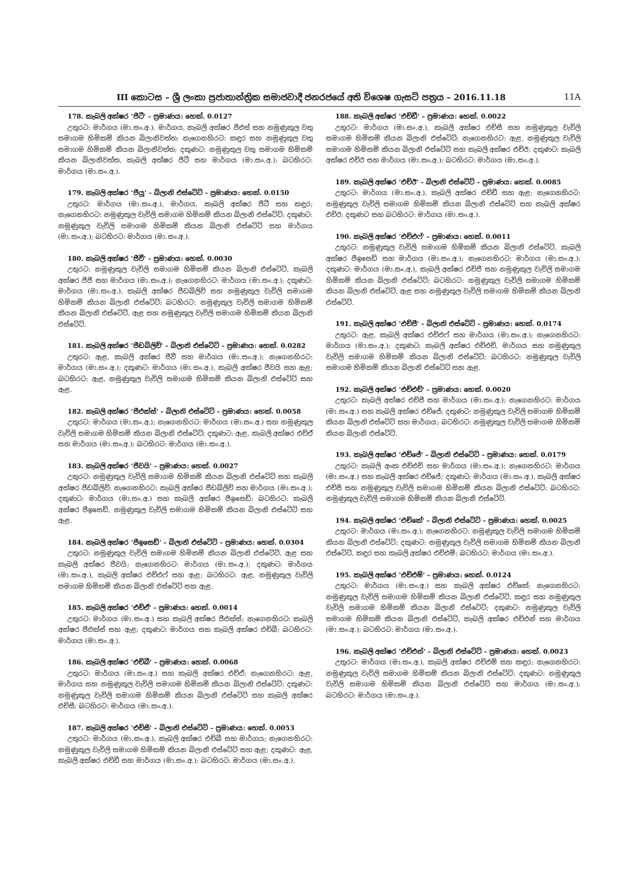III කොටස – ශ්‍රී ලංකා ප්‍රජාතාන්ත්‍රික සමාජවාදී ජනරජයේ අති විශෙෂ ගැසට් පත්‍රය – 2016.11.18 11A
178. කැබලි අක්ෂර 'ජීටී' – ප්‍රමාණය: හෙක්. 0.0127
උතුරට: මාර්ගය (මා.සං.අ.), මාර්ගය, කැබලි අක්ෂර ජීඑස් සහ නමුණුකුල වතු සමාගම හිමිකම් කියන බිලානිවත්ත; නැගෙනහිරට: කඳුර සහ නමුණුකුල වතු සමාගම හිමිකම් කියන බිලානිවත්ත; දකුණට: නමුණුකුල වතු සමාගම හිමිකම් කියන බිලානිවත්ත, කැබලි අක්ෂර ජීටී සහ මාර්ගය (මා.සං.අ.); බටහිරට: මාර්ගය (මා.සං.අ.).
179. කැබලි අක්ෂර 'ජීයූ' – බිලානි එස්ටේට් – ප්‍රමාණය: හෙක්. 0.0150
උතුරට: මාර්ගය (මා.සං.අ.), මාර්ගය, කැබලි අක්ෂර ජීටී සහ කඳුර; නැගෙනහිරට: නමුණුකුල වැවිලි සමාගම හිමිකම් කියන බිලානි එස්ටේට්; දකුණට: නමුණුකුල වැවිලි සමාගම හිමිකම් කියන බිලානි එස්ටේට් සහ මාර්ගය (මා.සං.අ.); බටහිරට: මාර්ගය (මා.සං.අ.).
180. කැබලි අක්ෂර 'ජීවී' – ප්‍රමාණය: හෙක්. 0.0030
උතුරට: නමුණුකුල වැවිලි සමාගම හිමිකම් කියන බිලානි එස්ටේට්, කැබලි අක්ෂර ජීජී සහ මාර්ගය (මා.සං.අ.); නැගෙනහිරට: මාර්ගය (මා.සං.අ.); දකුණට: මාර්ගය (මා.සං.අ.), කැබලි අක්ෂර ජීඩබ්ලිව් සහ නමුණුකුල වැවිලි සමාගම හිමිකම් කියන බිලානි එස්ටේට්; බටහිරට: නමුණුකුල වැවිලි සමාගම හිමිකම් කියන බිලානි එස්ටේට්, ඇළ සහ නමුණුකුල වැවිලි සමාගම හිමිකම් කියන බිලානි එස්ටේට්.
181. කැබලි අක්ෂර 'ජීඩබ්ලිව්' – බිලානි එස්ටේට් – ප්‍රමාණය: හෙක්. 0.0282
උතුරට: ඇළ, කැබලි අක්ෂර ජීවී සහ මාර්ගය (මා.සං.අ.); නැගෙනහිරට: මාර්ගය (මා.සං.අ.); දකුණට: මාර්ගය (මා.සං.අ.), කැබලි අක්ෂර ජීවයි සහ ඇළ; බටහිරට: ඇළ, නමුණුකුල වැවිලි සමාගම හිමිකම් කියන බිලානි එස්ටේට් සහ ඇළ.
182. කැබලි අක්ෂර 'ජීඑක්ස්' – බිලානි එස්ටේට් – ප්‍රමාණය: හෙක්. 0.0058
උතුරට: මාර්ගය (මා.සං.අ.); නැගෙනහිරට: මාර්ගය (මා.සං.අ.) සහ නමුණුකුල වැවිලි සමාගම හිමිකම් කියන බිලානි එස්ටේට්; දකුණට: ඇළ, කැබලි අක්ෂර එච්ඒ සහ මාර්ගය (මා.සං.අ.); බටහිරට: මාර්ගය (මා.සං.අ.).
183. කැබලි අක්ෂර 'ජීවයි' – ප්‍රමාණය: හෙක්. 0.0027
උතුරට: නමුණුකුල වැවිලි සමාගම හිමිකම් කියන බිලානි එස්ටේට් සහ කැබලි අක්ෂර ජීඩබ්ලිව්; නැගෙනහිරට: කැබලි අක්ෂර ජීඩබ්ලිව් සහ මාර්ගය (මා.සං.අ.); දකුණට: මාර්ගය (මා.සං.අ.) සහ කැබලි අක්ෂර ජීඉසෙඩ්; බටහිරට: කැබලි අක්ෂර ජීඉසෙඩ්, නමුණුකුල වැවිලි සමාගම හිමිකම් කියන බිලානි එස්ටේට් සහ ඇළ.
184. කැබලි අක්ෂර 'ජීඉසෙඩ්' – බිලානි එස්ටේට් – ප්‍රමාණය: හෙක්. 0.0304
උතුරට: නමුණුකුල වැවිලි සමාගම හිමිකම් කියන බිලානි එස්ටේට්, ඇළ සහ කැබලි අක්ෂර ජීවයි; නැගෙනහිරට: මාර්ගය (මා.සං.අ.); දකුණට: මාර්ගය (මා.සං.අ.), කැබලි අක්ෂර එච්එෆ් සහ ඇළ; බටහිරට: ඇළ, නමුණුකුල වැවිලි සමාගම හිමිකම් කියන බිලානි එස්ටේට් සහ ඇළ.
185. කැබලි අක්ෂර 'එච්ඒ' – ප්‍රමාණය: හෙක්. 0.0014
උතුරට: මාර්ගය (මා.සං.අ.) සහ කැබලි අක්ෂර ජීඑක්ස්; නැගෙනහිරට: කැබලි අක්ෂර ජීඑක්ස් සහ ඇළ; දකුණට: මාර්ගය සහ කැබලි අක්ෂර එච්බී; බටහිරට: මාර්ගය (මා.සං.අ.).
186. කැබලි අක්ෂර 'එච්බී' – ප්‍රමාණය: හෙක්. 0.0068
උතුරට: මාර්ගය (මා.සං.අ.) සහ කැබලි අක්ෂර එච්ඒ; නැගෙනහිරට: ඇළ, මාර්ගය සහ නමුණුකුල වැවිලි සමාගම හිමිකම් කියන බිලානි එස්ටේට්; දකුණට: නමුණුකුල වැවිලි සමාගම හිමිකම් කියන බිලානි එස්ටේට් සහ කැබලි අක්ෂර එච්සී; බටහිරට: මාර්ගය (මා.සං.අ.).
187. කැබලි අක්ෂර 'එච්සී' – බිලානි එස්ටේට් – ප්‍රමාණය: හෙක්. 0.0053
උතුරට: මාර්ගය (මා.සං.අ.), කැබලි අක්ෂර එච්බී සහ මාර්ගය; නැගෙනහිරට: නමුණුකුල වැවිලි සමාගම හිමිකම් කියන බිලානි එස්ටේට් සහ ඇළ; දකුණට: ඇළ, කැබලි අක්ෂර එච්ඩී සහ මාර්ගය (මා.සං.අ.); බටහිරට: මාර්ගය (මා.සං.අ.).
188. කැබලි අක්ෂර 'එච්ඩී' – ප්‍රමාණය: හෙක්. 0.0022
උතුරට: මාර්ගය (මා.සං.අ.), කැබලි අක්ෂර එච්සී සහ නමුණුකුල වැවිලි සමාගම හිමිකම් කියන බිලානි එස්ටේට්; නැගෙනහිරට: ඇළ, නමුණුකුල වැවිලි සමාගම හිමිකම් කියන බිලානි එස්ටේට් සහ කැබලි අක්ෂර එච්ඊ; දකුණට: කැබලි අක්ෂර එච්ඊ සහ මාර්ගය (මා.සං.අ.); බටහිරට: මාර්ගය (මා.සං.අ.).
189. කැබලි අක්ෂර 'එච්ඊ' – බිලානි එස්ටේට් – ප්‍රමාණය: හෙක්. 0.0085
උතුරට: මාර්ගය (මා.සං.අ.), කැබලි අක්ෂර එච්ඩී සහ ඇළ; නැගෙනහිරට: නමුණුකුල වැවිලි සමාගම හිමිකම් කියන බිලානි එස්ටේට් සහ කැබලි අක්ෂර එච්ඊ; දකුණට සහ බටහිරට: මාර්ගය (මා.සං.අ.).
190. කැබලි අක්ෂර 'එච්එෆ්' – ප්‍රමාණය: හෙක්. 0.0011
උතුරට: නමුණුකුල වැවිලි සමාගම හිමිකම් කියන බිලානි එස්ටේට්, කැබලි අක්ෂර ජීඉසෙඩ් සහ මාර්ගය (මා.සං.අ.); නැගෙනහිරට: මාර්ගය (මා.සං.අ.); දකුණට: මාර්ගය (මා.සං.අ.), කැබලි අක්ෂර එච්ජී සහ නමුණුකුල වැවිලි සමාගම හිමිකම් කියන බිලානි එස්ටේට්; බටහිරට: නමුණුකුල වැවිලි සමාගම හිමිකම් කියන බිලානි එස්ටේට්, ඇළ සහ නමුණුකුල වැවිලි සමාගම හිමිකම් කියන බිලානි එස්ටේට්.
191. කැබලි අක්ෂර 'එච්ජී' – බිලානි එස්ටේට් – ප්‍රමාණය: හෙක්. 0.0174
උතුරට: ඇළ, කැබලි අක්ෂර එච්එෆ් සහ මාර්ගය (මා.සං.අ.); නැගෙනහිරට: මාර්ගය (මා.සං.අ.); දකුණට: කැබලි අක්ෂර එච්එච්, මාර්ගය සහ නමුණුකුල වැවිලි සමාගම හිමිකම් කියන බිලානි එස්ටේට්; බටහිරට: නමුණුකුල වැවිලි සමාගම හිමිකම් කියන බිලානි එස්ටේට් සහ ඇළ.
192. කැබලි අක්ෂර 'එච්එච්' – ප්‍රමාණය: හෙක්. 0.0020
උතුරට: කැබලි අක්ෂර එච්ජී සහ මාර්ගය (මා.සං.අ.); නැගෙනහිරට: මාර්ගය (මා.සං.අ.) සහ කැබලි අක්ෂර එච්ජේ; දකුණට: නමුණුකුල වැවිලි සමාගම හිමිකම් කියන බිලානි එස්ටේට් සහ මාර්ගය; බටහිරට: නමුණුකුල වැවිලි සමාගම හිමිකම් කියන බිලානි එස්ටේට්.
193. කැබලි අක්ෂර 'එච්ජේ' – බිලානි එස්ටේට් – ප්‍රමාණය: හෙක්. 0.0179
උතුරට: කැබලි අංක එච්එච් සහ මාර්ගය (මා.සං.අ.); නැගෙනහිරට: මාර්ගය (මා.සං.අ.) සහ කැබලි අක්ෂර එච්ජේ; දකුණට: මාර්ගය (මා.සං.අ.), කැබලි අක්ෂර එච්පී සහ නමුණුකුල වැවිලි සමාගම හිමිකම් කියන බිලානි එස්ටේට්; බටහිරට: නමුණුකුල වැවිලි සමාගම හිමිකම් කියන බිලානි එස්ටේට්.
194. කැබලි අක්ෂර 'එච්කේ' – බිලානි එස්ටේට් – ප්‍රමාණය: හෙක්. 0.0025
උතුරට: මාර්ගය (මා.සං.අ.); නැගෙනහිරට: නමුණුකුල වැවිලි සමාගම හිමිකම් කියන බිලානි එස්ටේට්; දකුණට: නමුණුකුල වැවිලි සමාගම හිමිකම් කියන බිලානි එස්ටේට්, කඳුර සහ කැබලි අක්ෂර එච්එම්; බටහිරට: මාර්ගය (මා.සං.අ.).
195. කැබලි අක්ෂර 'එච්එම්' – ප්‍රමාණය: හෙක්. 0.0124
උතුරට: මාර්ගය (මා.සං.අ.) සහ කැබලි අක්ෂර එච්කේ; නැගෙනහිරට: නමුණුකුල වැවිලි සමාගම හිමිකම් කියන බිලානි එස්ටේට්, කඳුර සහ නමුණුකුල වැවිලි සමාගම හිමිකම් කියන බිලානි එස්ටේට්; දකුණට: නමුණුකුල වැවිලි සමාගම හිමිකම් කියන බිලානි එස්ටේට්, කැබලි අක්ෂර එච්එන් සහ මාර්ගය (මා.සං.අ.); බටහිරට: මාර්ගය (මා.සං.අ.).
196. කැබලි අක්ෂර 'එච්එන්' – බිලානි එස්ටේට් – ප්‍රමාණය: හෙක්. 0.0023
උතුරට: මාර්ගය (මා.සං.අ.), කැබලි අක්ෂර එච්එම් සහ කඳුර; නැගෙනහිරට: නමුණුකුල වැවිලි සමාගම හිමිකම් කියන බිලානි එස්ටේට්; දකුණට: නමුණුකුල වැවිලි සමාගම හිමිකම් කියන බිලානි එස්ටේට් සහ මාර්ගය (මා.සං.අ.); බටහිරට: මාර්ගය (මා.සං.අ.).